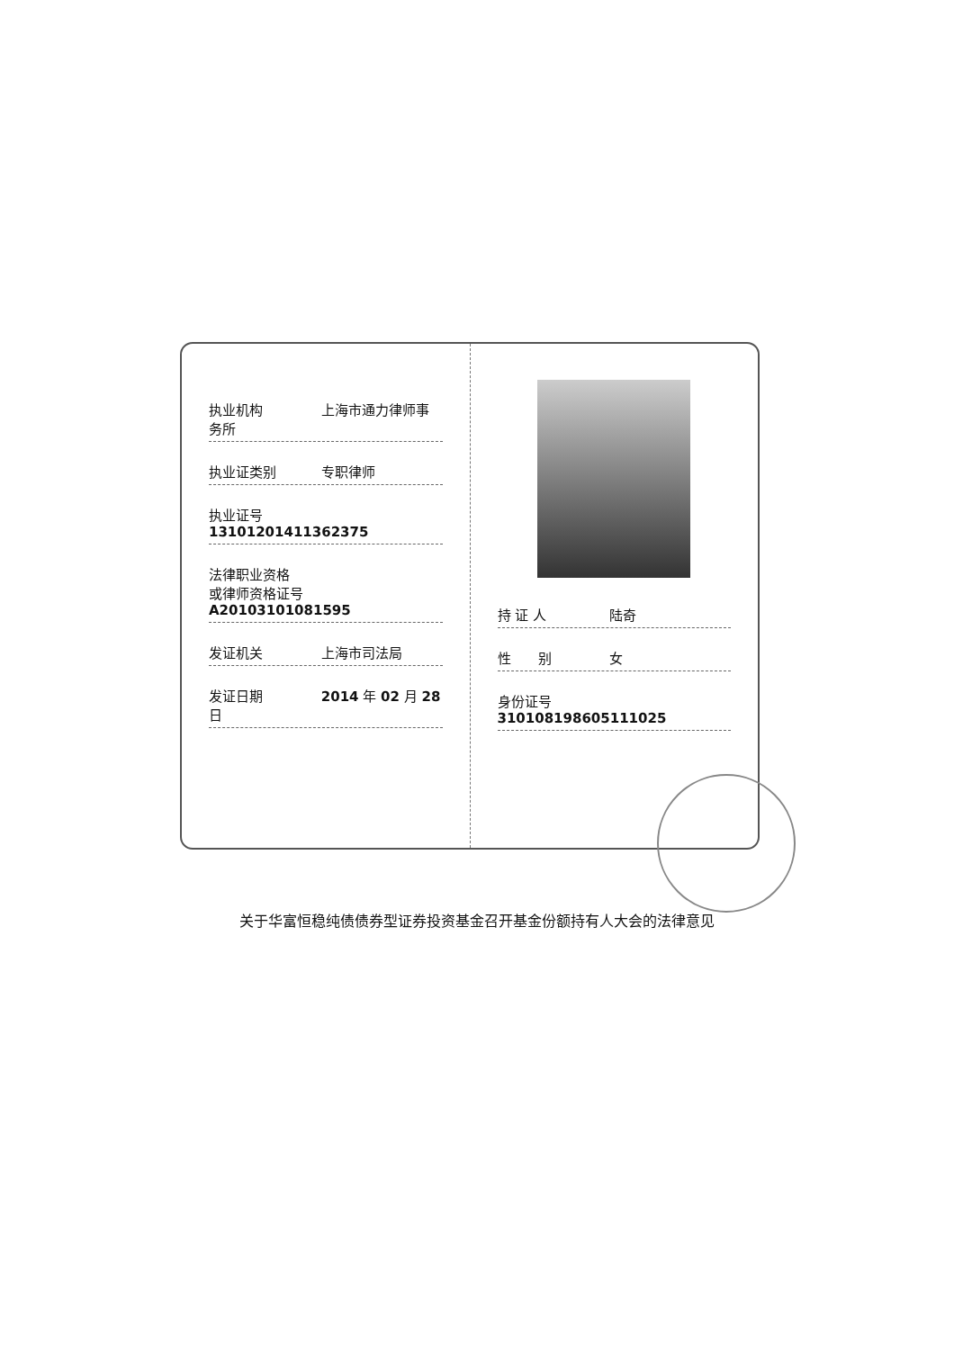执业机构 上海市通力律师事务所
执业证类别 专职律师
执业证号 13101201411362375
法律职业资格
或律师资格证号 A20103101081595
发证机关 上海市司法局
发证日期 2014 年 02 月 28 日
持 证 人 陆奇
性　　别 女
身份证号 310108198605111025
关于华富恒稳纯债债券型证券投资基金召开基金份额持有人大会的法律意见